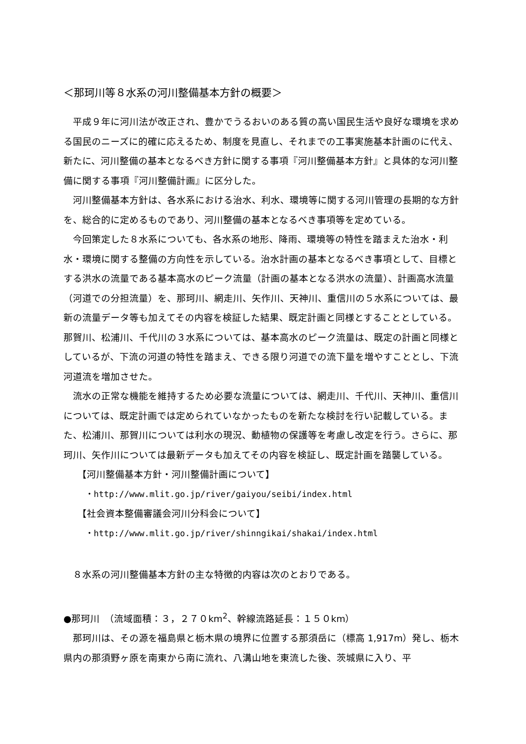＜那珂川等８水系の河川整備基本方針の概要＞
平成９年に河川法が改正され、豊かでうるおいのある質の高い国民生活や良好な環境を求める国民のニーズに的確に応えるため、制度を見直し、それまでの工事実施基本計画のに代え、新たに、河川整備の基本となるべき方針に関する事項『河川整備基本方針』と具体的な河川整備に関する事項『河川整備計画』に区分した。
河川整備基本方針は、各水系における治水、利水、環境等に関する河川管理の長期的な方針を、総合的に定めるものであり、河川整備の基本となるべき事項等を定めている。
今回策定した８水系についても、各水系の地形、降雨、環境等の特性を踏まえた治水・利水・環境に関する整備の方向性を示している。治水計画の基本となるべき事項として、目標とする洪水の流量である基本高水のピーク流量（計画の基本となる洪水の流量）、計画高水流量（河道での分担流量）を、那珂川、網走川、矢作川、天神川、重信川の５水系については、最新の流量データ等も加えてその内容を検証した結果、既定計画と同様とすることとしている。那賀川、松浦川、千代川の３水系については、基本高水のピーク流量は、既定の計画と同様としているが、下流の河道の特性を踏まえ、できる限り河道での流下量を増やすこととし、下流河道流を増加させた。
流水の正常な機能を維持するため必要な流量については、網走川、千代川、天神川、重信川については、既定計画では定められていなかったものを新たな検討を行い記載している。また、松浦川、那賀川については利水の現況、動植物の保護等を考慮し改定を行う。さらに、那珂川、矢作川については最新データも加えてその内容を検証し、既定計画を踏襲している。
【河川整備基本方針・河川整備計画について】
・http://www.mlit.go.jp/river/gaiyou/seibi/index.html
【社会資本整備審議会河川分科会について】
・http://www.mlit.go.jp/river/shinngikai/shakai/index.html
８水系の河川整備基本方針の主な特徴的内容は次のとおりである。
●那珂川　（流域面積：３，２７０km<sup>2</sup>、幹線流路延長：１５０km）
那珂川は、その源を福島県と栃木県の境界に位置する那須岳に（標高 1,917m）発し、栃木県内の那須野ヶ原を南東から南に流れ、八溝山地を東流した後、茨城県に入り、平